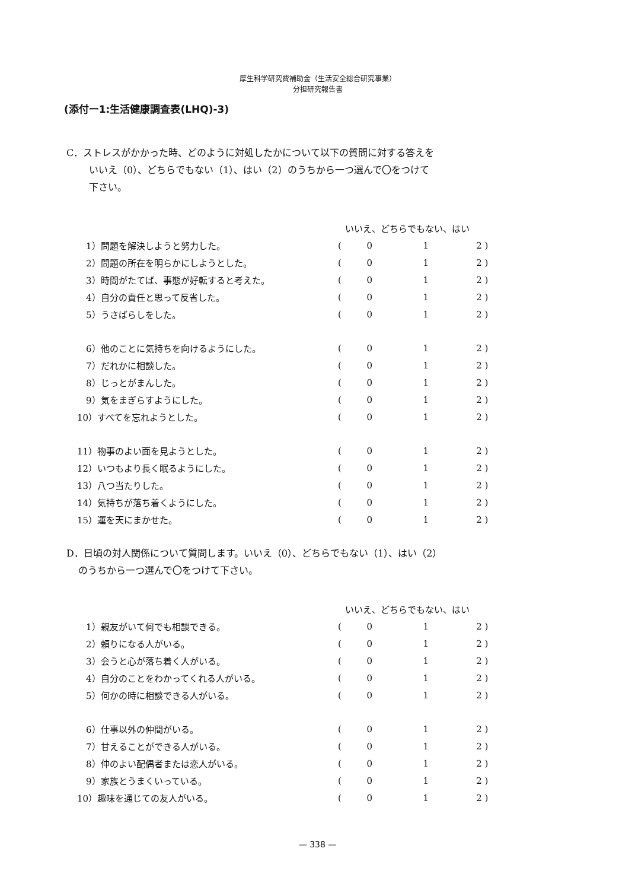厚生科学研究費補助金（生活安全総合研究事業）
分担研究報告書
(添付ー1:生活健康調査表(LHQ)-3)
C．ストレスがかかった時、どのように対処したかについて以下の質問に対する答えを
いいえ（0）、どちらでもない（1）、はい（2）のうちから一つ選んで〇をつけて
下さい。
| | いいえ、どちらでもない、はい | | | |
| 1）問題を解決しようと努力した。 | ( | 0 | 1 | 2 ) |
| 2）問題の所在を明らかにしようとした。 | ( | 0 | 1 | 2 ) |
| 3）時間がたてば、事態が好転すると考えた。 | ( | 0 | 1 | 2 ) |
| 4）自分の責任と思って反省した。 | ( | 0 | 1 | 2 ) |
| 5）うさばらしをした。 | ( | 0 | 1 | 2 ) |
| 6）他のことに気持ちを向けるようにした。 | ( | 0 | 1 | 2 ) |
| 7）だれかに相談した。 | ( | 0 | 1 | 2 ) |
| 8）じっとがまんした。 | ( | 0 | 1 | 2 ) |
| 9）気をまぎらすようにした。 | ( | 0 | 1 | 2 ) |
| 10）すべてを忘れようとした。 | ( | 0 | 1 | 2 ) |
| 11）物事のよい面を見ようとした。 | ( | 0 | 1 | 2 ) |
| 12）いつもより長く眠るようにした。 | ( | 0 | 1 | 2 ) |
| 13）八つ当たりした。 | ( | 0 | 1 | 2 ) |
| 14）気持ちが落ち着くようにした。 | ( | 0 | 1 | 2 ) |
| 15）運を天にまかせた。 | ( | 0 | 1 | 2 ) |
D．日頃の対人関係について質問します。いいえ（0）、どちらでもない（1）、はい（2）
のうちから一つ選んで〇をつけて下さい。
| | いいえ、どちらでもない、はい | | | |
| 1）親友がいて何でも相談できる。 | ( | 0 | 1 | 2 ) |
| 2）頼りになる人がいる。 | ( | 0 | 1 | 2 ) |
| 3）会うと心が落ち着く人がいる。 | ( | 0 | 1 | 2 ) |
| 4）自分のことをわかってくれる人がいる。 | ( | 0 | 1 | 2 ) |
| 5）何かの時に相談できる人がいる。 | ( | 0 | 1 | 2 ) |
| 6）仕事以外の仲間がいる。 | ( | 0 | 1 | 2 ) |
| 7）甘えることができる人がいる。 | ( | 0 | 1 | 2 ) |
| 8）仲のよい配偶者または恋人がいる。 | ( | 0 | 1 | 2 ) |
| 9）家族とうまくいっている。 | ( | 0 | 1 | 2 ) |
| 10）趣味を通じての友人がいる。 | ( | 0 | 1 | 2 ) |
— 338 —